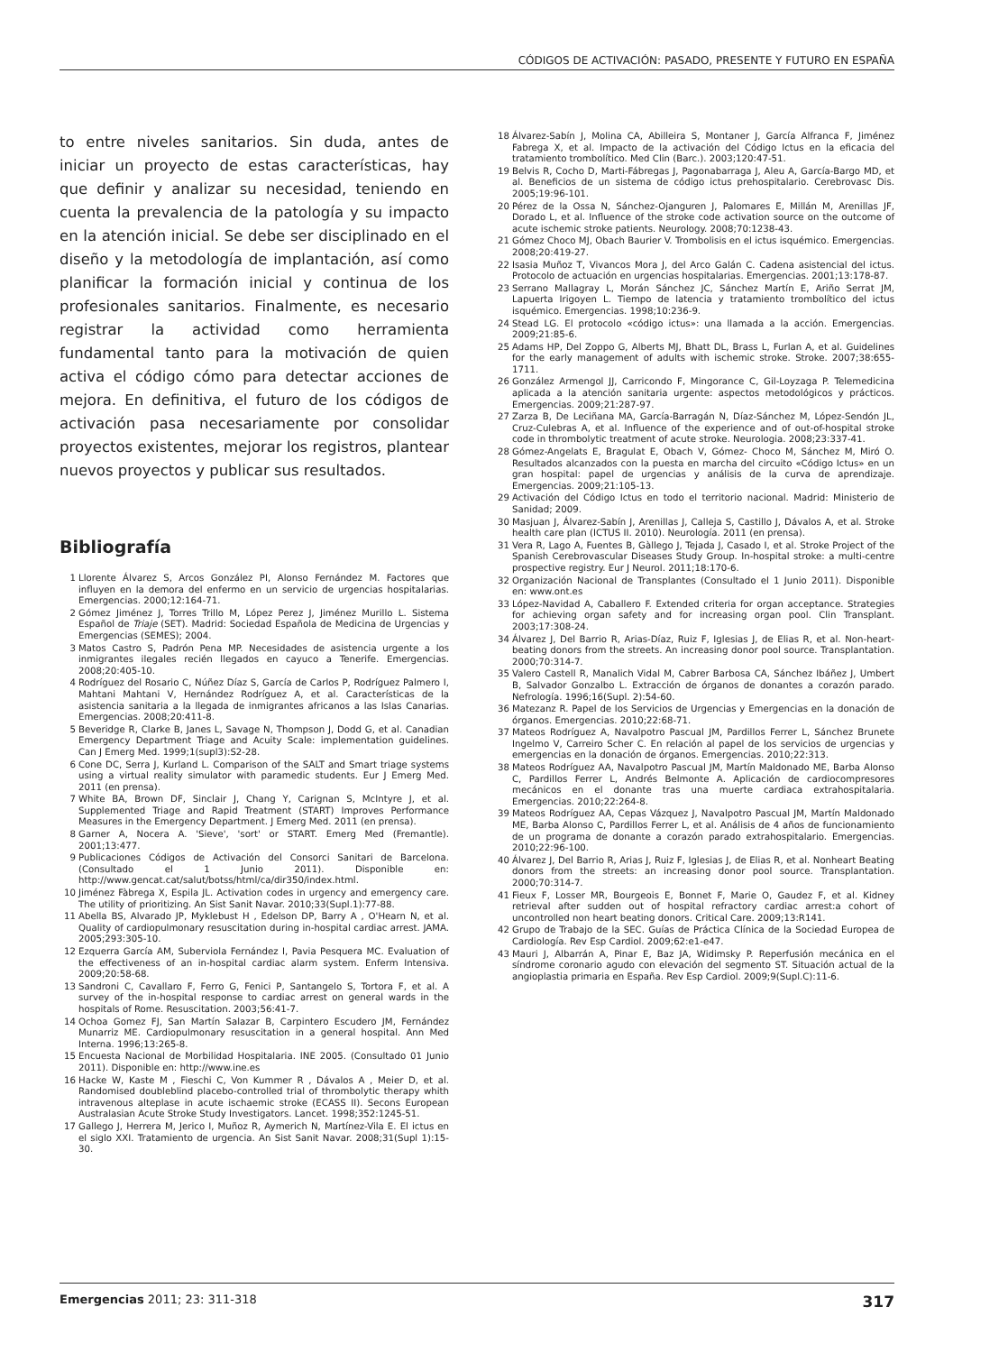CÓDIGOS DE ACTIVACIÓN: PASADO, PRESENTE Y FUTURO EN ESPAÑA
to entre niveles sanitarios. Sin duda, antes de iniciar un proyecto de estas características, hay que definir y analizar su necesidad, teniendo en cuenta la prevalencia de la patología y su impacto en la atención inicial. Se debe ser disciplinado en el diseño y la metodología de implantación, así como planificar la formación inicial y continua de los profesionales sanitarios. Finalmente, es necesario registrar la actividad como herramienta fundamental tanto para la motivación de quien activa el código cómo para detectar acciones de mejora. En definitiva, el futuro de los códigos de activación pasa necesariamente por consolidar proyectos existentes, mejorar los registros, plantear nuevos proyectos y publicar sus resultados.
Bibliografía
1 Llorente Álvarez S, Arcos González PI, Alonso Fernández M. Factores que influyen en la demora del enfermo en un servicio de urgencias hospitalarias. Emergencias. 2000;12:164-71.
2 Gómez Jiménez J, Torres Trillo M, López Perez J, Jiménez Murillo L. Sistema Español de Triaje (SET). Madrid: Sociedad Española de Medicina de Urgencias y Emergencias (SEMES); 2004.
3 Matos Castro S, Padrón Pena MP. Necesidades de asistencia urgente a los inmigrantes ilegales recién llegados en cayuco a Tenerife. Emergencias. 2008;20:405-10.
4 Rodríguez del Rosario C, Núñez Díaz S, García de Carlos P, Rodríguez Palmero I, Mahtani Mahtani V, Hernández Rodríguez A, et al. Características de la asistencia sanitaria a la llegada de inmigrantes africanos a las Islas Canarias. Emergencias. 2008;20:411-8.
5 Beveridge R, Clarke B, Janes L, Savage N, Thompson J, Dodd G, et al. Canadian Emergency Department Triage and Acuity Scale: implementation guidelines. Can J Emerg Med. 1999;1(supl3):S2-28.
6 Cone DC, Serra J, Kurland L. Comparison of the SALT and Smart triage systems using a virtual reality simulator with paramedic students. Eur J Emerg Med. 2011 (en prensa).
7 White BA, Brown DF, Sinclair J, Chang Y, Carignan S, McIntyre J, et al. Supplemented Triage and Rapid Treatment (START) Improves Performance Measures in the Emergency Department. J Emerg Med. 2011 (en prensa).
8 Garner A, Nocera A. 'Sieve', 'sort' or START. Emerg Med (Fremantle). 2001;13:477.
9 Publicaciones Códigos de Activación del Consorci Sanitari de Barcelona. (Consultado el 1 Junio 2011). Disponible en: http://www.gencat.cat/salut/botss/html/ca/dir350/index.html.
10 Jiménez Fàbrega X, Espila JL. Activation codes in urgency and emergency care. The utility of prioritizing. An Sist Sanit Navar. 2010;33(Supl.1):77-88.
11 Abella BS, Alvarado JP, Myklebust H , Edelson DP, Barry A , O'Hearn N, et al. Quality of cardiopulmonary resuscitation during in-hospital cardiac arrest. JAMA. 2005;293:305-10.
12 Ezquerra García AM, Suberviola Fernández I, Pavia Pesquera MC. Evaluation of the effectiveness of an in-hospital cardiac alarm system. Enferm Intensiva. 2009;20:58-68.
13 Sandroni C, Cavallaro F, Ferro G, Fenici P, Santangelo S, Tortora F, et al. A survey of the in-hospital response to cardiac arrest on general wards in the hospitals of Rome. Resuscitation. 2003;56:41-7.
14 Ochoa Gomez FJ, San Martín Salazar B, Carpintero Escudero JM, Fernández Munarriz ME. Cardiopulmonary resuscitation in a general hospital. Ann Med Interna. 1996;13:265-8.
15 Encuesta Nacional de Morbilidad Hospitalaria. INE 2005. (Consultado 01 Junio 2011). Disponible en: http://www.ine.es
16 Hacke W, Kaste M , Fieschi C, Von Kummer R , Dávalos A , Meier D, et al. Randomised doubleblind placebo-controlled trial of thrombolytic therapy whith intravenous alteplase in acute ischaemic stroke (ECASS II). Secons European Australasian Acute Stroke Study Investigators. Lancet. 1998;352:1245-51.
17 Gallego J, Herrera M, Jerico I, Muñoz R, Aymerich N, Martínez-Vila E. El ictus en el siglo XXI. Tratamiento de urgencia. An Sist Sanit Navar. 2008;31(Supl 1):15-30.
18 Álvarez-Sabín J, Molina CA, Abilleira S, Montaner J, García Alfranca F, Jiménez Fabrega X, et al. Impacto de la activación del Código Ictus en la eficacia del tratamiento trombolítico. Med Clin (Barc.). 2003;120:47-51.
19 Belvis R, Cocho D, Marti-Fábregas J, Pagonabarraga J, Aleu A, García-Bargo MD, et al. Beneficios de un sistema de código ictus prehospitalario. Cerebrovasc Dis. 2005;19:96-101.
20 Pérez de la Ossa N, Sánchez-Ojanguren J, Palomares E, Millán M, Arenillas JF, Dorado L, et al. Influence of the stroke code activation source on the outcome of acute ischemic stroke patients. Neurology. 2008;70:1238-43.
21 Gómez Choco MJ, Obach Baurier V. Trombolisis en el ictus isquémico. Emergencias. 2008;20:419-27.
22 Isasia Muñoz T, Vivancos Mora J, del Arco Galán C. Cadena asistencial del ictus. Protocolo de actuación en urgencias hospitalarias. Emergencias. 2001;13:178-87.
23 Serrano Mallagray L, Morán Sánchez JC, Sánchez Martín E, Ariño Serrat JM, Lapuerta Irigoyen L. Tiempo de latencia y tratamiento trombolítico del ictus isquémico. Emergencias. 1998;10:236-9.
24 Stead LG. El protocolo «código ictus»: una llamada a la acción. Emergencias. 2009;21:85-6.
25 Adams HP, Del Zoppo G, Alberts MJ, Bhatt DL, Brass L, Furlan A, et al. Guidelines for the early management of adults with ischemic stroke. Stroke. 2007;38:655-1711.
26 González Armengol JJ, Carricondo F, Mingorance C, Gil-Loyzaga P. Telemedicina aplicada a la atención sanitaria urgente: aspectos metodológicos y prácticos. Emergencias. 2009;21:287-97.
27 Zarza B, De Leciñana MA, García-Barragán N, Díaz-Sánchez M, López-Sendón JL, Cruz-Culebras A, et al. Influence of the experience and of out-of-hospital stroke code in thrombolytic treatment of acute stroke. Neurologia. 2008;23:337-41.
28 Gómez-Angelats E, Bragulat E, Obach V, Gómez- Choco M, Sánchez M, Miró O. Resultados alcanzados con la puesta en marcha del circuito «Código Ictus» en un gran hospital: papel de urgencias y análisis de la curva de aprendizaje. Emergencias. 2009;21:105-13.
29 Activación del Código Ictus en todo el territorio nacional. Madrid: Ministerio de Sanidad; 2009.
30 Masjuan J, Álvarez-Sabín J, Arenillas J, Calleja S, Castillo J, Dávalos A, et al. Stroke health care plan (ICTUS II. 2010). Neurología. 2011 (en prensa).
31 Vera R, Lago A, Fuentes B, Gàllego J, Tejada J, Casado I, et al. Stroke Project of the Spanish Cerebrovascular Diseases Study Group. In-hospital stroke: a multi-centre prospective registry. Eur J Neurol. 2011;18:170-6.
32 Organización Nacional de Transplantes (Consultado el 1 Junio 2011). Disponible en: www.ont.es
33 López-Navidad A, Caballero F. Extended criteria for organ acceptance. Strategies for achieving organ safety and for increasing organ pool. Clin Transplant. 2003;17:308-24.
34 Álvarez J, Del Barrio R, Arias-Díaz, Ruiz F, Iglesias J, de Elias R, et al. Non-heart-beating donors from the streets. An increasing donor pool source. Transplantation. 2000;70:314-7.
35 Valero Castell R, Manalich Vidal M, Cabrer Barbosa CA, Sánchez Ibáñez J, Umbert B, Salvador Gonzalbo L. Extracción de órganos de donantes a corazón parado. Nefrología. 1996;16(Supl. 2):54-60.
36 Matezanz R. Papel de los Servicios de Urgencias y Emergencias en la donación de órganos. Emergencias. 2010;22:68-71.
37 Mateos Rodríguez A, Navalpotro Pascual JM, Pardillos Ferrer L, Sánchez Brunete Ingelmo V, Carreiro Scher C. En relación al papel de los servicios de urgencias y emergencias en la donación de órganos. Emergencias. 2010;22:313.
38 Mateos Rodríguez AA, Navalpotro Pascual JM, Martín Maldonado ME, Barba Alonso C, Pardillos Ferrer L, Andrés Belmonte A. Aplicación de cardiocompresores mecánicos en el donante tras una muerte cardiaca extrahospitalaria. Emergencias. 2010;22:264-8.
39 Mateos Rodríguez AA, Cepas Vázquez J, Navalpotro Pascual JM, Martín Maldonado ME, Barba Alonso C, Pardillos Ferrer L, et al. Análisis de 4 años de funcionamiento de un programa de donante a corazón parado extrahospitalario. Emergencias. 2010;22:96-100.
40 Álvarez J, Del Barrio R, Arias J, Ruiz F, Iglesias J, de Elias R, et al. Nonheart Beating donors from the streets: an increasing donor pool source. Transplantation. 2000;70:314-7.
41 Fieux F, Losser MR, Bourgeois E, Bonnet F, Marie O, Gaudez F, et al. Kidney retrieval after sudden out of hospital refractory cardiac arrest:a cohort of uncontrolled non heart beating donors. Critical Care. 2009;13:R141.
42 Grupo de Trabajo de la SEC. Guías de Práctica Clínica de la Sociedad Europea de Cardiología. Rev Esp Cardiol. 2009;62:e1-e47.
43 Mauri J, Albarrán A, Pinar E, Baz JA, Widimsky P. Reperfusión mecánica en el síndrome coronario agudo con elevación del segmento ST. Situación actual de la angioplastia primaria en España. Rev Esp Cardiol. 2009;9(Supl.C):11-6.
Emergencias 2011; 23: 311-318 317